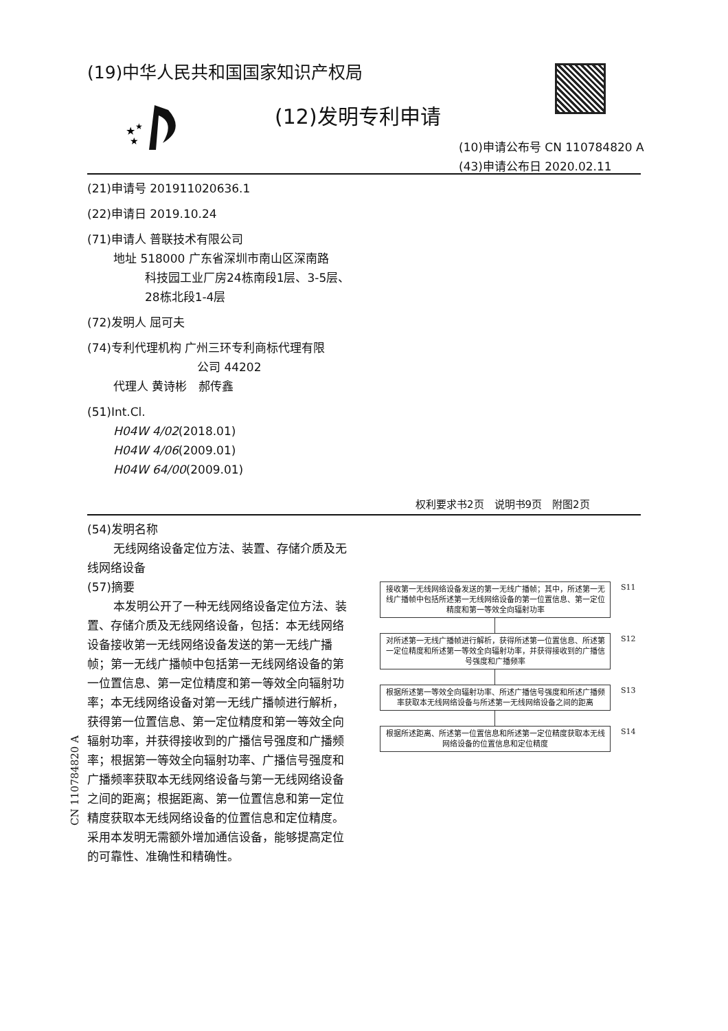(19)中华人民共和国国家知识产权局
★
★
★
(12)发明专利申请
(10)申请公布号 CN 110784820 A
(43)申请公布日 2020.02.11
(21)申请号 201911020636.1
(22)申请日 2019.10.24
(71)申请人 普联技术有限公司
地址 518000 广东省深圳市南山区深南路
科技园工业厂房24栋南段1层、3-5层、
28栋北段1-4层
(72)发明人 屈可夫
(74)专利代理机构 广州三环专利商标代理有限
公司 44202
代理人 黄诗彬　郝传鑫
(51)Int.Cl.
H04W 4/02(2018.01)
H04W 4/06(2009.01)
H04W 64/00(2009.01)
权利要求书2页　说明书9页　附图2页
(54)发明名称
无线网络设备定位方法、装置、存储介质及无线网络设备
(57)摘要
本发明公开了一种无线网络设备定位方法、装置、存储介质及无线网络设备，包括：本无线网络设备接收第一无线网络设备发送的第一无线广播帧；第一无线广播帧中包括第一无线网络设备的第一位置信息、第一定位精度和第一等效全向辐射功率；本无线网络设备对第一无线广播帧进行解析，获得第一位置信息、第一定位精度和第一等效全向辐射功率，并获得接收到的广播信号强度和广播频率；根据第一等效全向辐射功率、广播信号强度和广播频率获取本无线网络设备与第一无线网络设备之间的距离；根据距离、第一位置信息和第一定位精度获取本无线网络设备的位置信息和定位精度。采用本发明无需额外增加通信设备，能够提高定位的可靠性、准确性和精确性。
接收第一无线网络设备发送的第一无线广播帧；其中，所述第一无线广播帧中包括所述第一无线网络设备的第一位置信息、第一定位精度和第一等效全向辐射功率 S11
对所述第一无线广播帧进行解析，获得所述第一位置信息、所述第一定位精度和所述第一等效全向辐射功率，并获得接收到的广播信号强度和广播频率 S12
根据所述第一等效全向辐射功率、所述广播信号强度和所述广播频率获取本无线网络设备与所述第一无线网络设备之间的距离 S13
根据所述距离、所述第一位置信息和所述第一定位精度获取本无线网络设备的位置信息和定位精度 S14
CN 110784820 A